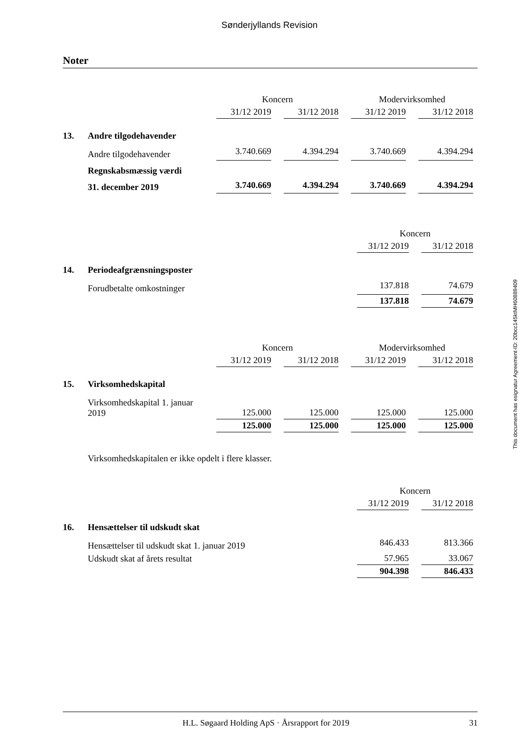Sønderjyllands Revision
Noter
| | | Koncern | | Modervirksomhed | |
| | | 31/12 2019 | 31/12 2018 | 31/12 2019 | 31/12 2018 |
| 13. | Andre tilgodehavender | | | | |
| | Andre tilgodehavender | 3.740.669 | 4.394.294 | 3.740.669 | 4.394.294 |
| | Regnskabsmæssig værdi | | | | |
| | 31. december 2019 | 3.740.669 | 4.394.294 | 3.740.669 | 4.394.294 |
| | | | | Koncern | |
| | | | | 31/12 2019 | 31/12 2018 |
| 14. | Periodeafgrænsningsposter | | | | |
| | Forudbetalte omkostninger | | | 137.818 | 74.679 |
| | | | | 137.818 | 74.679 |
| | | Koncern | | Modervirksomhed | |
| | | 31/12 2019 | 31/12 2018 | 31/12 2019 | 31/12 2018 |
| 15. | Virksomhedskapital | | | | |
| | Virksomhedskapital 1. januar 2019 | 125.000 | 125.000 | 125.000 | 125.000 |
| | | 125.000 | 125.000 | 125.000 | 125.000 |
| | Virksomhedskapitalen er ikke opdelt i flere klasser. | | | | |
| | | | | Koncern | |
| | | | | 31/12 2019 | 31/12 2018 |
| 16. | Hensættelser til udskudt skat | | | | |
| | Hensættelser til udskudt skat 1. januar 2019 | | | 846.433 | 813.366 |
| | Udskudt skat af årets resultat | | | 57.965 | 33.067 |
| | | | | 904.398 | 846.433 |
This document has esignatur Agreement-ID: 20bcc145ktMH60889409
H.L. Søgaard Holding ApS · Årsrapport for 2019 31